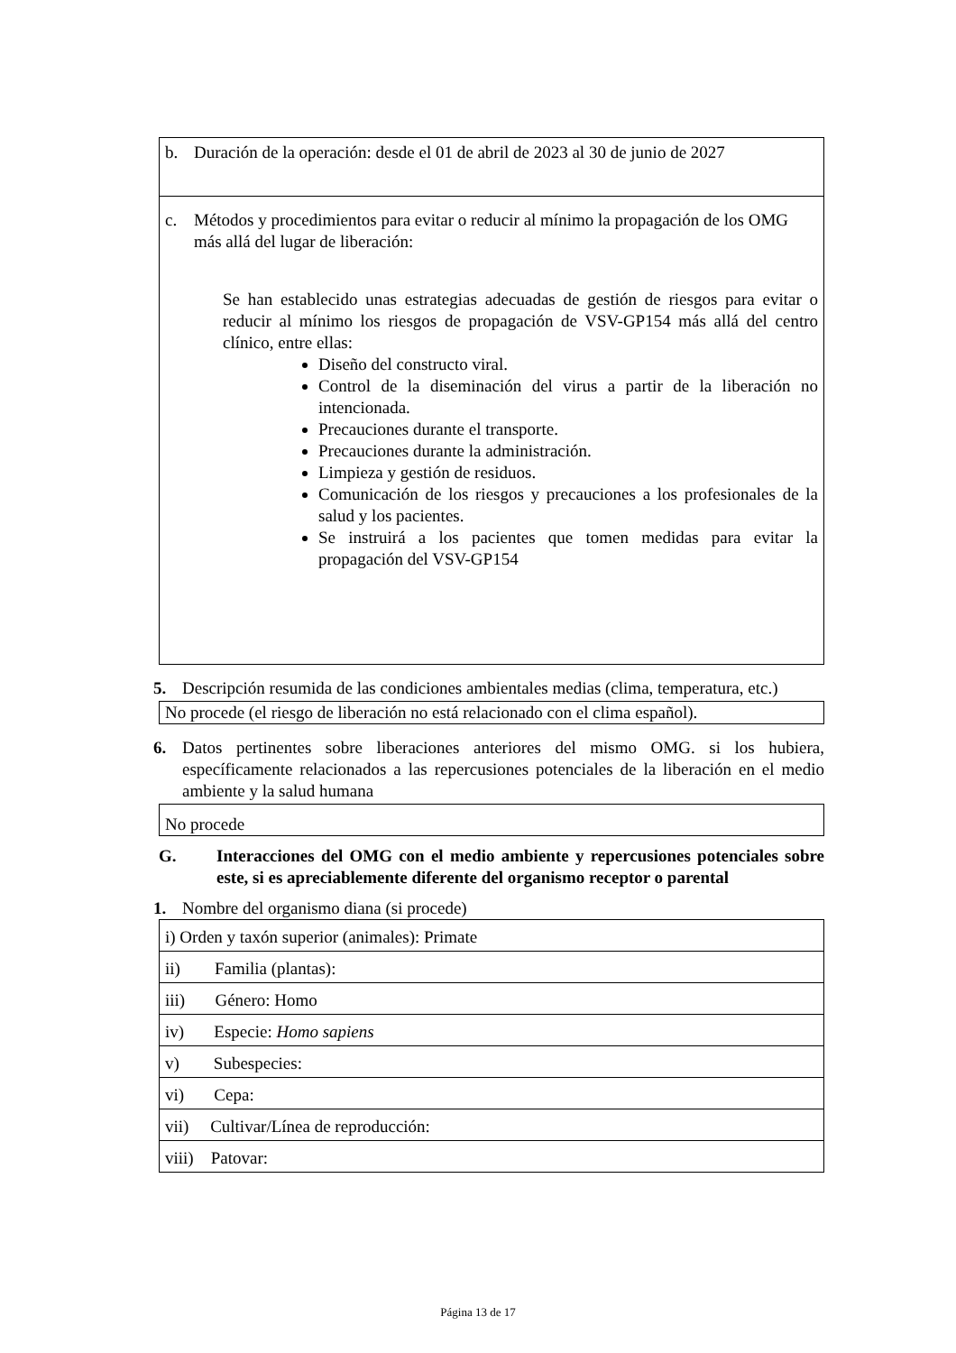b. Duración de la operación: desde el 01 de abril de 2023 al 30 de junio de 2027
c. Métodos y procedimientos para evitar o reducir al mínimo la propagación de los OMG más allá del lugar de liberación:
Se han establecido unas estrategias adecuadas de gestión de riesgos para evitar o reducir al mínimo los riesgos de propagación de VSV-GP154 más allá del centro clínico, entre ellas:
Diseño del constructo viral.
Control de la diseminación del virus a partir de la liberación no intencionada.
Precauciones durante el transporte.
Precauciones durante la administración.
Limpieza y gestión de residuos.
Comunicación de los riesgos y precauciones a los profesionales de la salud y los pacientes.
Se instruirá a los pacientes que tomen medidas para evitar la propagación del VSV-GP154
5. Descripción resumida de las condiciones ambientales medias (clima, temperatura, etc.)
No procede (el riesgo de liberación no está relacionado con el clima español).
6. Datos pertinentes sobre liberaciones anteriores del mismo OMG. si los hubiera, específicamente relacionados a las repercusiones potenciales de la liberación en el medio ambiente y la salud humana
No procede
G. Interacciones del OMG con el medio ambiente y repercusiones potenciales sobre este, si es apreciablemente diferente del organismo receptor o parental
1. Nombre del organismo diana (si procede)
| i) Orden y taxón superior (animales): Primate |
| ii) Familia (plantas): |
| iii) Género: Homo |
| iv) Especie: Homo sapiens |
| v) Subespecies: |
| vi) Cepa: |
| vii) Cultivar/Línea de reproducción: |
| viii) Patovar: |
Página 13 de 17